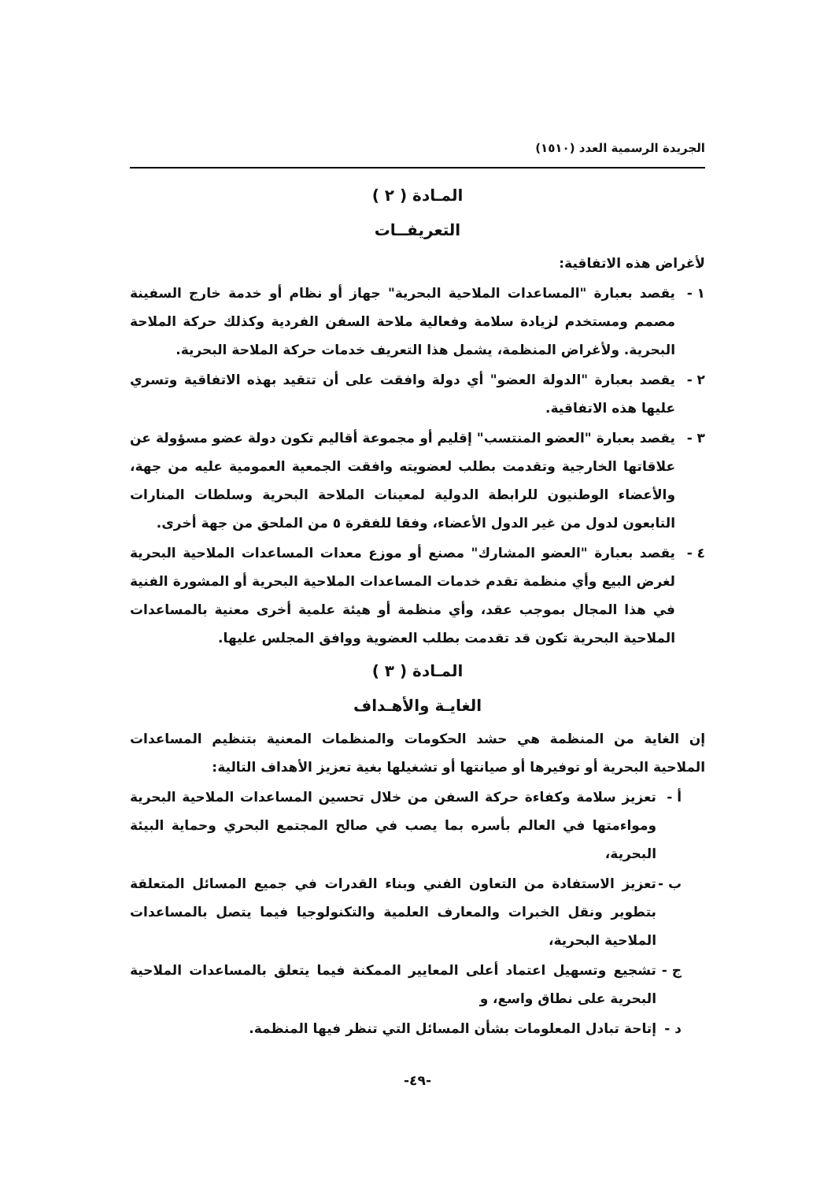الجريدة الرسمية العدد (١٥١٠)
المـادة ( ٢ )
التعريفــات
لأغراض هذه الاتفاقية:
١ - يقصد بعبارة "المساعدات الملاحية البحرية" جهاز أو نظام أو خدمة خارج السفينة مصمم ومستخدم لزيادة سلامة وفعالية ملاحة السفن الفردية وكذلك حركة الملاحة البحرية. ولأغراض المنظمة، يشمل هذا التعريف خدمات حركة الملاحة البحرية.
٢ - يقصد بعبارة "الدولة العضو" أي دولة وافقت على أن تتقيد بهذه الاتفاقية وتسري عليها هذه الاتفاقية.
٣ - يقصد بعبارة "العضو المنتسب" إقليم أو مجموعة أقاليم تكون دولة عضو مسؤولة عن علاقاتها الخارجية وتقدمت بطلب لعضويته وافقت الجمعية العمومية عليه من جهة، والأعضاء الوطنيون للرابطة الدولية لمعينات الملاحة البحرية وسلطات المنارات التابعون لدول من غير الدول الأعضاء، وفقا للفقرة ٥ من الملحق من جهة أخرى.
٤ - يقصد بعبارة "العضو المشارك" مصنع أو موزع معدات المساعدات الملاحية البحرية لغرض البيع وأي منظمة تقدم خدمات المساعدات الملاحية البحرية أو المشورة الفنية في هذا المجال بموجب عقد، وأي منظمة أو هيئة علمية أخرى معنية بالمساعدات الملاحية البحرية تكون قد تقدمت بطلب العضوية ووافق المجلس عليها.
المـادة ( ٣ )
الغايـة والأهـداف
إن الغاية من المنظمة هي حشد الحكومات والمنظمات المعنية بتنظيم المساعدات الملاحية البحرية أو توفيرها أو صيانتها أو تشغيلها بغية تعزيز الأهداف التالية:
أ - تعزيز سلامة وكفاءة حركة السفن من خلال تحسين المساعدات الملاحية البحرية ومواءمتها في العالم بأسره بما يصب في صالح المجتمع البحري وحماية البيئة البحرية،
ب - تعزيز الاستفادة من التعاون الفني وبناء القدرات في جميع المسائل المتعلقة بتطوير ونقل الخبرات والمعارف العلمية والتكنولوجيا فيما يتصل بالمساعدات الملاحية البحرية،
ج - تشجيع وتسهيل اعتماد أعلى المعايير الممكنة فيما يتعلق بالمساعدات الملاحية البحرية على نطاق واسع، و
د - إتاحة تبادل المعلومات بشأن المسائل التي تنظر فيها المنظمة.
-٤٩-